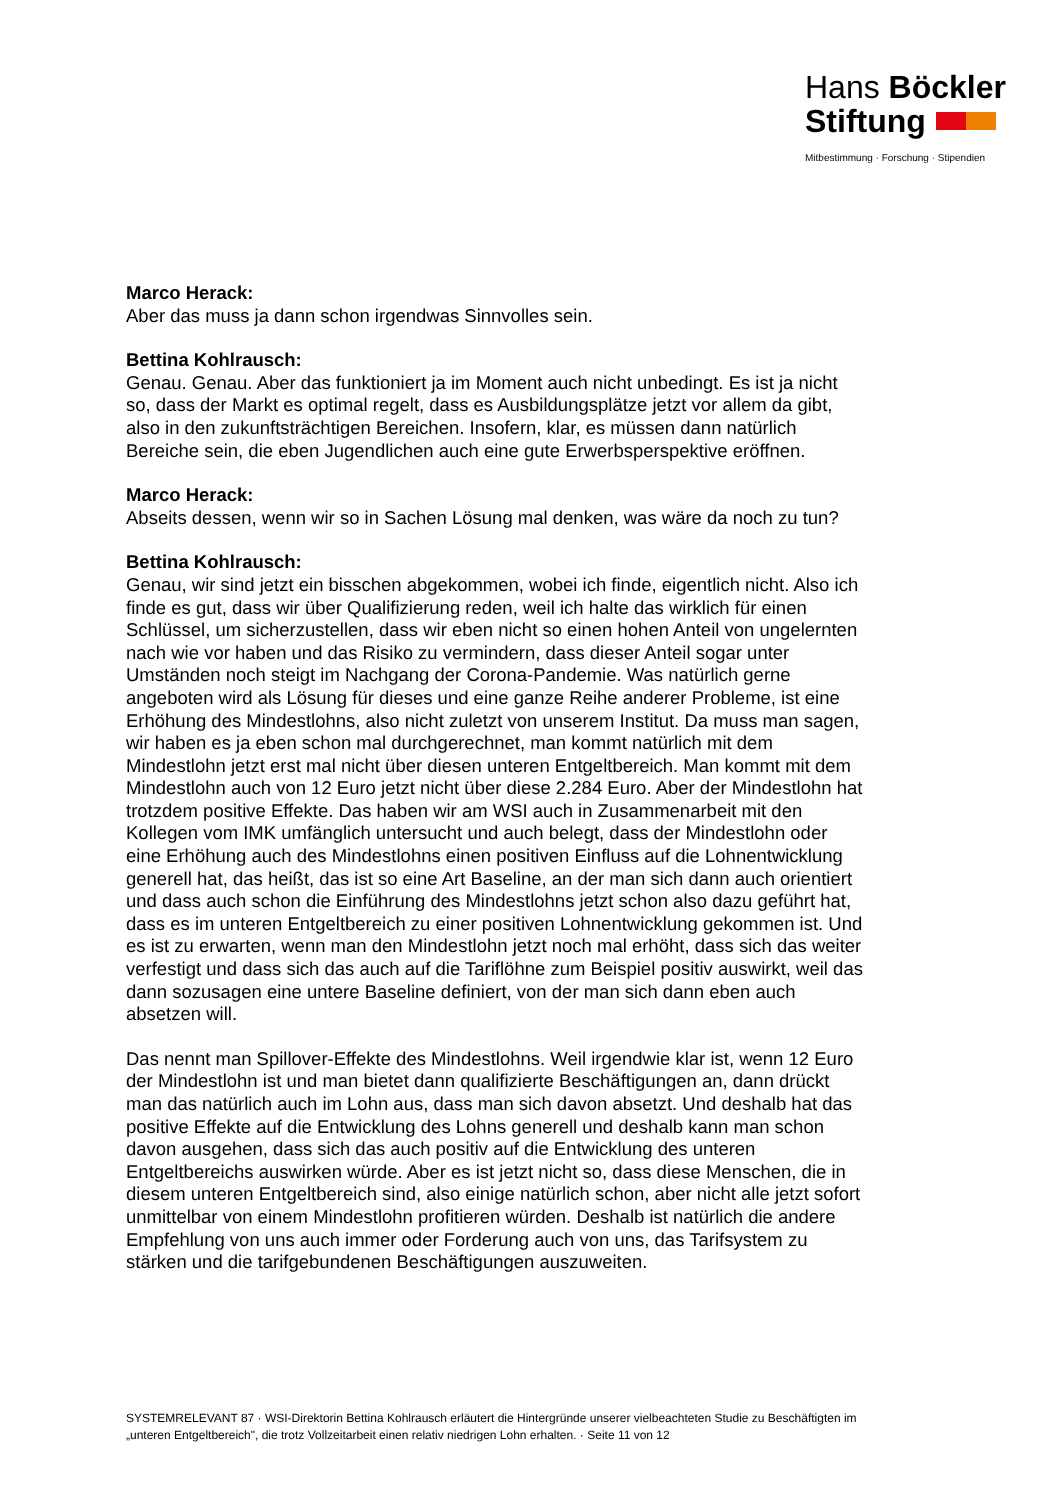Hans Böckler
Stiftung
Mitbestimmung · Forschung · Stipendien
Marco Herack:
Aber das muss ja dann schon irgendwas Sinnvolles sein.
Bettina Kohlrausch:
Genau. Genau. Aber das funktioniert ja im Moment auch nicht unbedingt. Es ist ja nicht so, dass der Markt es optimal regelt, dass es Ausbildungsplätze jetzt vor allem da gibt, also in den zukunftsträchtigen Bereichen. Insofern, klar, es müssen dann natürlich Bereiche sein, die eben Jugendlichen auch eine gute Erwerbsperspektive eröffnen.
Marco Herack:
Abseits dessen, wenn wir so in Sachen Lösung mal denken, was wäre da noch zu tun?
Bettina Kohlrausch:
Genau, wir sind jetzt ein bisschen abgekommen, wobei ich finde, eigentlich nicht. Also ich finde es gut, dass wir über Qualifizierung reden, weil ich halte das wirklich für einen Schlüssel, um sicherzustellen, dass wir eben nicht so einen hohen Anteil von ungelernten nach wie vor haben und das Risiko zu vermindern, dass dieser Anteil sogar unter Umständen noch steigt im Nachgang der Corona-Pandemie. Was natürlich gerne angeboten wird als Lösung für dieses und eine ganze Reihe anderer Probleme, ist eine Erhöhung des Mindestlohns, also nicht zuletzt von unserem Institut. Da muss man sagen, wir haben es ja eben schon mal durchgerechnet, man kommt natürlich mit dem Mindestlohn jetzt erst mal nicht über diesen unteren Entgeltbereich. Man kommt mit dem Mindestlohn auch von 12 Euro jetzt nicht über diese 2.284 Euro. Aber der Mindestlohn hat trotzdem positive Effekte. Das haben wir am WSI auch in Zusammenarbeit mit den Kollegen vom IMK umfänglich untersucht und auch belegt, dass der Mindestlohn oder eine Erhöhung auch des Mindestlohns einen positiven Einfluss auf die Lohnentwicklung generell hat, das heißt, das ist so eine Art Baseline, an der man sich dann auch orientiert und dass auch schon die Einführung des Mindestlohns jetzt schon also dazu geführt hat, dass es im unteren Entgeltbereich zu einer positiven Lohnentwicklung gekommen ist. Und es ist zu erwarten, wenn man den Mindestlohn jetzt noch mal erhöht, dass sich das weiter verfestigt und dass sich das auch auf die Tariflöhne zum Beispiel positiv auswirkt, weil das dann sozusagen eine untere Baseline definiert, von der man sich dann eben auch absetzen will.
Das nennt man Spillover-Effekte des Mindestlohns. Weil irgendwie klar ist, wenn 12 Euro der Mindestlohn ist und man bietet dann qualifizierte Beschäftigungen an, dann drückt man das natürlich auch im Lohn aus, dass man sich davon absetzt. Und deshalb hat das positive Effekte auf die Entwicklung des Lohns generell und deshalb kann man schon davon ausgehen, dass sich das auch positiv auf die Entwicklung des unteren Entgeltbereichs auswirken würde. Aber es ist jetzt nicht so, dass diese Menschen, die in diesem unteren Entgeltbereich sind, also einige natürlich schon, aber nicht alle jetzt sofort unmittelbar von einem Mindestlohn profitieren würden. Deshalb ist natürlich die andere Empfehlung von uns auch immer oder Forderung auch von uns, das Tarifsystem zu stärken und die tarifgebundenen Beschäftigungen auszuweiten.
SYSTEMRELEVANT 87 · WSI-Direktorin Bettina Kohlrausch erläutert die Hintergründe unserer vielbeachteten Studie zu Beschäftigten im „unteren Entgeltbereich", die trotz Vollzeitarbeit einen relativ niedrigen Lohn erhalten. · Seite 11 von 12